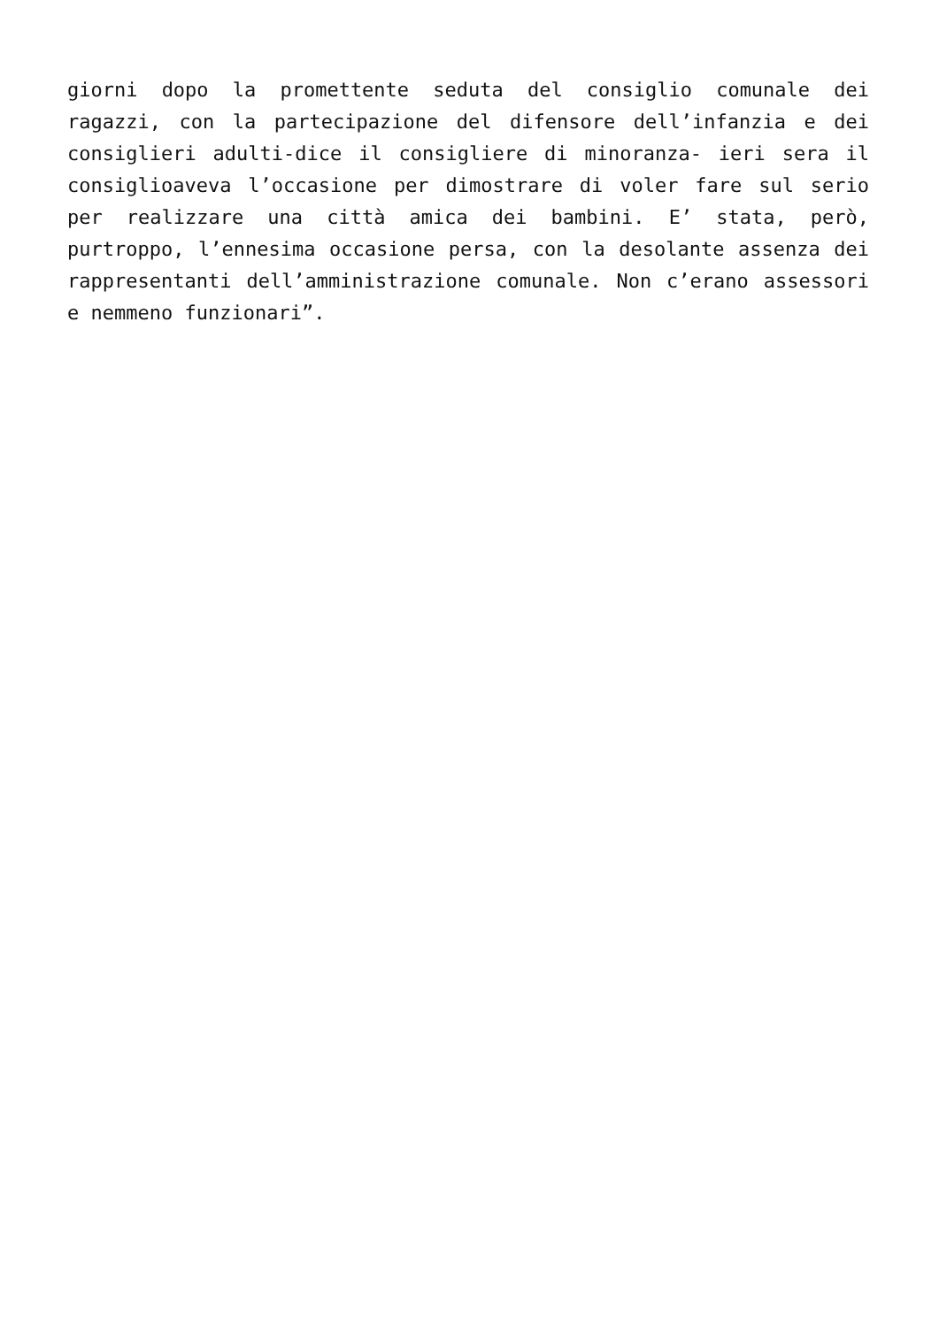giorni dopo la promettente seduta del consiglio comunale dei ragazzi, con la partecipazione del difensore dell’infanzia e dei consiglieri adulti-dice il consigliere di minoranza- ieri sera il consiglioaveva l’occasione per dimostrare di voler fare sul serio per realizzare una città amica dei bambini. E’ stata, però, purtroppo, l’ennesima occasione persa, con la desolante assenza dei rappresentanti dell’amministrazione comunale. Non c’erano assessori e nemmeno funzionari”.